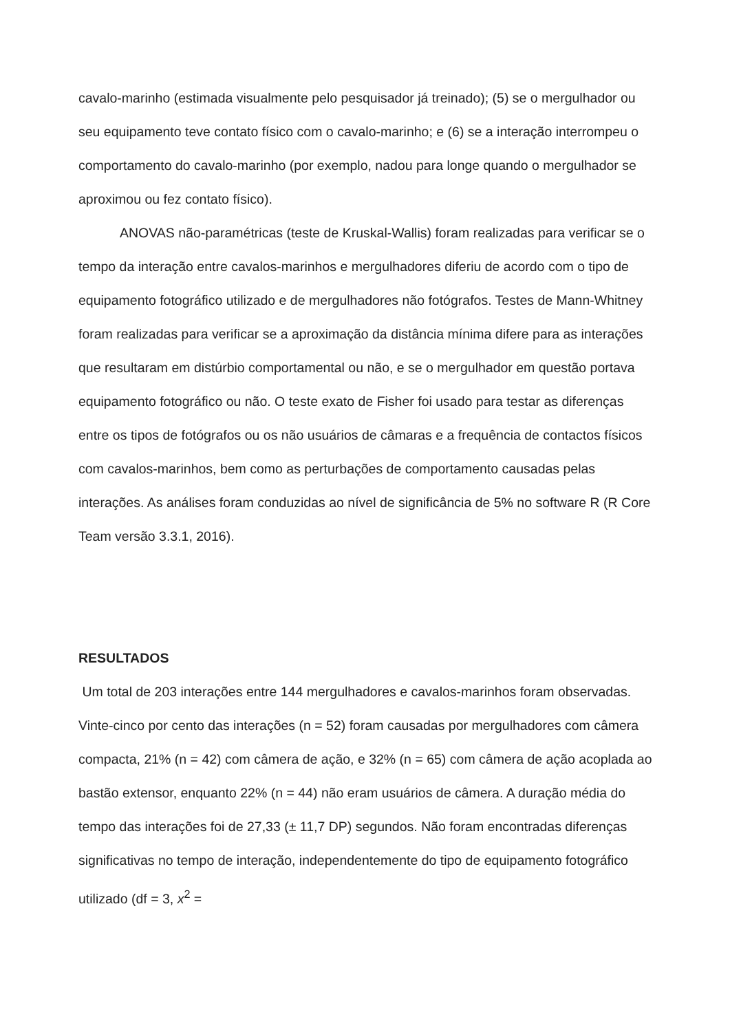cavalo-marinho (estimada visualmente pelo pesquisador já treinado); (5) se o mergulhador ou seu equipamento teve contato físico com o cavalo-marinho; e (6) se a interação interrompeu o comportamento do cavalo-marinho (por exemplo, nadou para longe quando o mergulhador se aproximou ou fez contato físico).
ANOVAS não-paramétricas (teste de Kruskal-Wallis) foram realizadas para verificar se o tempo da interação entre cavalos-marinhos e mergulhadores diferiu de acordo com o tipo de equipamento fotográfico utilizado e de mergulhadores não fotógrafos. Testes de Mann-Whitney foram realizadas para verificar se a aproximação da distância mínima difere para as interações que resultaram em distúrbio comportamental ou não, e se o mergulhador em questão portava equipamento fotográfico ou não. O teste exato de Fisher foi usado para testar as diferenças entre os tipos de fotógrafos ou os não usuários de câmaras e a frequência de contactos físicos com cavalos-marinhos, bem como as perturbações de comportamento causadas pelas interações. As análises foram conduzidas ao nível de significância de 5% no software R (R Core Team versão 3.3.1, 2016).
RESULTADOS
Um total de 203 interações entre 144 mergulhadores e cavalos-marinhos foram observadas. Vinte-cinco por cento das interações (n = 52) foram causadas por mergulhadores com câmera compacta, 21% (n = 42) com câmera de ação, e 32% (n = 65) com câmera de ação acoplada ao bastão extensor, enquanto 22% (n = 44) não eram usuários de câmera. A duração média do tempo das interações foi de 27,33 (± 11,7 DP) segundos. Não foram encontradas diferenças significativas no tempo de interação, independentemente do tipo de equipamento fotográfico utilizado (df = 3, x<sup>2</sup> =